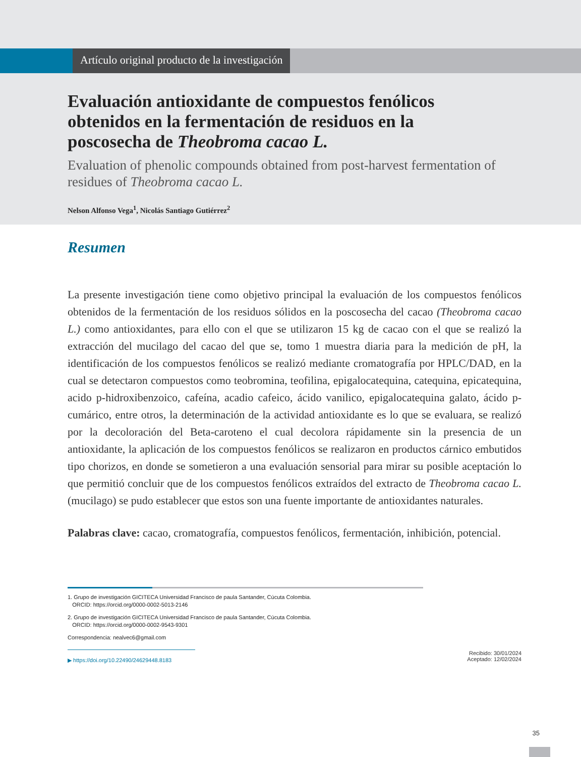Artículo original producto de la investigación
Evaluación antioxidante de compuestos fenólicos obtenidos en la fermentación de residuos en la poscosecha de Theobroma cacao L.
Evaluation of phenolic compounds obtained from post-harvest fermentation of residues of Theobroma cacao L.
Nelson Alfonso Vega<sup>1</sup>, Nicolás Santiago Gutiérrez<sup>2</sup>
Resumen
La presente investigación tiene como objetivo principal la evaluación de los compuestos fenólicos obtenidos de la fermentación de los residuos sólidos en la poscosecha del cacao (Theobroma cacao L.) como antioxidantes, para ello con el que se utilizaron 15 kg de cacao con el que se realizó la extracción del mucilago del cacao del que se, tomo 1 muestra diaria para la medición de pH, la identificación de los compuestos fenólicos se realizó mediante cromatografía por HPLC/DAD, en la cual se detectaron compuestos como teobromina, teofilina, epigalocatequina, catequina, epicatequina, acido p-hidroxibenzoico, cafeína, acadio cafeico, ácido vanilico, epigalocatequina galato, ácido p-cumárico, entre otros, la determinación de la actividad antioxidante es lo que se evaluara, se realizó por la decoloración del Beta-caroteno el cual decolora rápidamente sin la presencia de un antioxidante, la aplicación de los compuestos fenólicos se realizaron en productos cárnico embutidos tipo chorizos, en donde se sometieron a una evaluación sensorial para mirar su posible aceptación lo que permitió concluir que de los compuestos fenólicos extraídos del extracto de Theobroma cacao L. (mucilago) se pudo establecer que estos son una fuente importante de antioxidantes naturales.
Palabras clave: cacao, cromatografía, compuestos fenólicos, fermentación, inhibición, potencial.
1. Grupo de investigación GICITECA Universidad Francisco de paula Santander, Cúcuta Colombia.
ORCID: https://orcid.org/0000-0002-5013-2146
2. Grupo de investigación GICITECA Universidad Francisco de paula Santander, Cúcuta Colombia.
ORCID: https://orcid.org/0000-0002-9543-9301
Correspondencia: nealvec6@gmail.com
▶ https://doi.org/10.22490/24629448.8183
Recibido: 30/01/2024
Aceptado: 12/02/2024
35